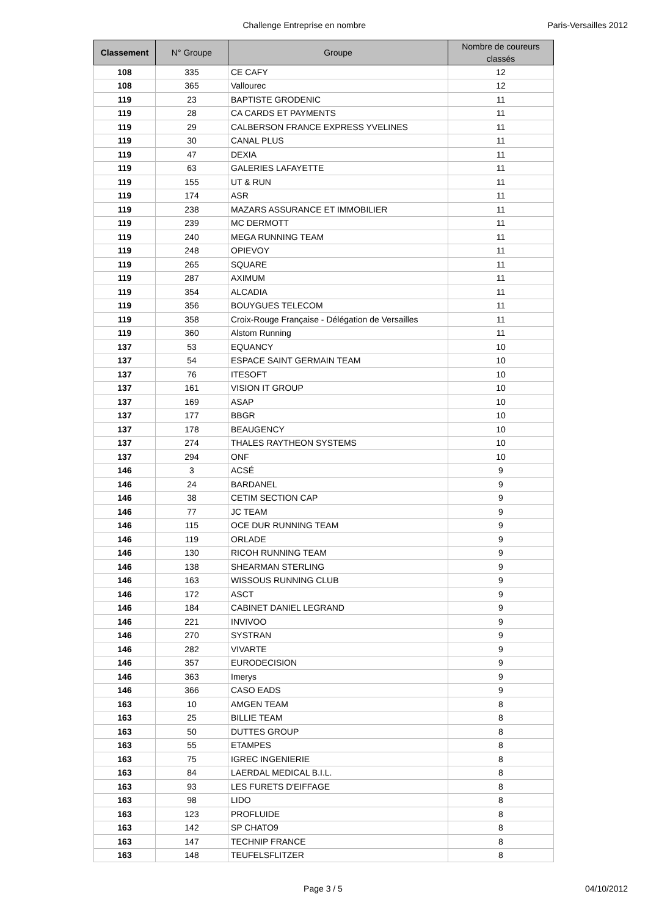Challenge Entreprise en nombre Paris-Versailles 2012
| Classement | N° Groupe | Groupe | Nombre de coureurs classés |
| --- | --- | --- | --- |
| 108 | 335 | CE CAFY | 12 |
| 108 | 365 | Vallourec | 12 |
| 119 | 23 | BAPTISTE GRODENIC | 11 |
| 119 | 28 | CA CARDS ET PAYMENTS | 11 |
| 119 | 29 | CALBERSON FRANCE EXPRESS YVELINES | 11 |
| 119 | 30 | CANAL PLUS | 11 |
| 119 | 47 | DEXIA | 11 |
| 119 | 63 | GALERIES LAFAYETTE | 11 |
| 119 | 155 | UT & RUN | 11 |
| 119 | 174 | ASR | 11 |
| 119 | 238 | MAZARS ASSURANCE ET IMMOBILIER | 11 |
| 119 | 239 | MC DERMOTT | 11 |
| 119 | 240 | MEGA RUNNING TEAM | 11 |
| 119 | 248 | OPIEVOY | 11 |
| 119 | 265 | SQUARE | 11 |
| 119 | 287 | AXIMUM | 11 |
| 119 | 354 | ALCADIA | 11 |
| 119 | 356 | BOUYGUES TELECOM | 11 |
| 119 | 358 | Croix-Rouge Française - Délégation de Versailles | 11 |
| 119 | 360 | Alstom Running | 11 |
| 137 | 53 | EQUANCY | 10 |
| 137 | 54 | ESPACE SAINT GERMAIN TEAM | 10 |
| 137 | 76 | ITESOFT | 10 |
| 137 | 161 | VISION IT GROUP | 10 |
| 137 | 169 | ASAP | 10 |
| 137 | 177 | BBGR | 10 |
| 137 | 178 | BEAUGENCY | 10 |
| 137 | 274 | THALES RAYTHEON SYSTEMS | 10 |
| 137 | 294 | ONF | 10 |
| 146 | 3 | ACSÉ | 9 |
| 146 | 24 | BARDANEL | 9 |
| 146 | 38 | CETIM SECTION CAP | 9 |
| 146 | 77 | JC TEAM | 9 |
| 146 | 115 | OCE DUR RUNNING TEAM | 9 |
| 146 | 119 | ORLADE | 9 |
| 146 | 130 | RICOH RUNNING TEAM | 9 |
| 146 | 138 | SHEARMAN STERLING | 9 |
| 146 | 163 | WISSOUS RUNNING CLUB | 9 |
| 146 | 172 | ASCT | 9 |
| 146 | 184 | CABINET DANIEL LEGRAND | 9 |
| 146 | 221 | INVIVOO | 9 |
| 146 | 270 | SYSTRAN | 9 |
| 146 | 282 | VIVARTE | 9 |
| 146 | 357 | EURODECISION | 9 |
| 146 | 363 | Imerys | 9 |
| 146 | 366 | CASO EADS | 9 |
| 163 | 10 | AMGEN TEAM | 8 |
| 163 | 25 | BILLIE TEAM | 8 |
| 163 | 50 | DUTTES GROUP | 8 |
| 163 | 55 | ETAMPES | 8 |
| 163 | 75 | IGREC INGENIERIE | 8 |
| 163 | 84 | LAERDAL MEDICAL B.I.L. | 8 |
| 163 | 93 | LES FURETS D'EIFFAGE | 8 |
| 163 | 98 | LIDO | 8 |
| 163 | 123 | PROFLUIDE | 8 |
| 163 | 142 | SP CHATO9 | 8 |
| 163 | 147 | TECHNIP FRANCE | 8 |
| 163 | 148 | TEUFELSFLITZER | 8 |
Page 3 / 5 04/10/2012